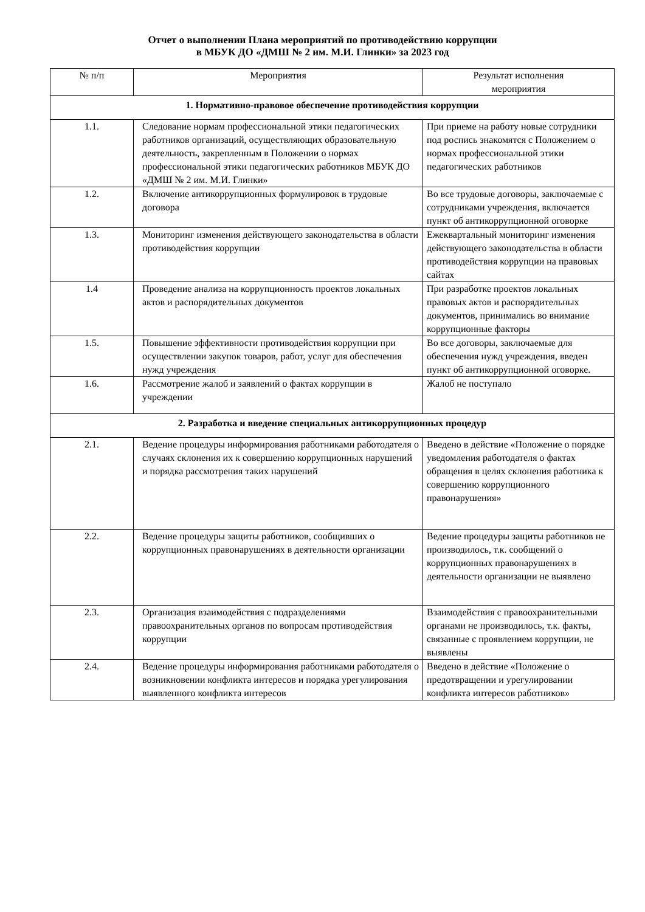Отчет о выполнении Плана мероприятий по противодействию коррупции
в МБУК ДО «ДМШ № 2 им. М.И. Глинки» за 2023 год
| № п/п | Мероприятия | Результат исполнения мероприятия |
| --- | --- | --- |
| 1. Нормативно-правовое обеспечение противодействия коррупции | | |
| 1.1. | Следование нормам профессиональной этики педагогических работников организаций, осуществляющих образовательную деятельность, закрепленным в Положении о нормах профессиональной этики педагогических работников МБУК ДО «ДМШ № 2 им. М.И. Глинки» | При приеме на работу новые сотрудники под роспись знакомятся с Положением о нормах профессиональной этики педагогических работников |
| 1.2. | Включение антикоррупционных формулировок в трудовые договора | Во все трудовые договоры, заключаемые с сотрудниками учреждения, включается пункт об антикоррупционной оговорке |
| 1.3. | Мониторинг изменения действующего законодательства в области противодействия коррупции | Ежеквартальный мониторинг изменения действующего законодательства в области противодействия коррупции на правовых сайтах |
| 1.4 | Проведение анализа на коррупционность проектов локальных актов и распорядительных документов | При разработке проектов локальных правовых актов и распорядительных документов, принимались во внимание коррупционные факторы |
| 1.5. | Повышение эффективности противодействия коррупции при осуществлении закупок товаров, работ, услуг для обеспечения нужд учреждения | Во все договоры, заключаемые для обеспечения нужд учреждения, введен пункт об антикоррупционной оговорке. |
| 1.6. | Рассмотрение жалоб и заявлений о фактах коррупции в учреждении | Жалоб не поступало |
| 2. Разработка и введение специальных антикоррупционных процедур | | |
| 2.1. | Ведение процедуры информирования работниками работодателя о случаях склонения их к совершению коррупционных нарушений и порядка рассмотрения таких нарушений | Введено в действие «Положение о порядке уведомления работодателя о фактах обращения в целях склонения работника к совершению коррупционного правонарушения» |
| 2.2. | Ведение процедуры защиты работников, сообщивших о коррупционных правонарушениях в деятельности организации | Ведение процедуры защиты работников не производилось, т.к. сообщений о коррупционных правонарушениях в деятельности организации не выявлено |
| 2.3. | Организация взаимодействия с подразделениями правоохранительных органов по вопросам противодействия коррупции | Взаимодействия с правоохранительными органами не производилось, т.к. факты, связанные с проявлением коррупции, не выявлены |
| 2.4. | Ведение процедуры информирования работниками работодателя о возникновении конфликта интересов и порядка урегулирования выявленного конфликта интересов | Введено в действие «Положение о предотвращении и урегулировании конфликта интересов работников» |